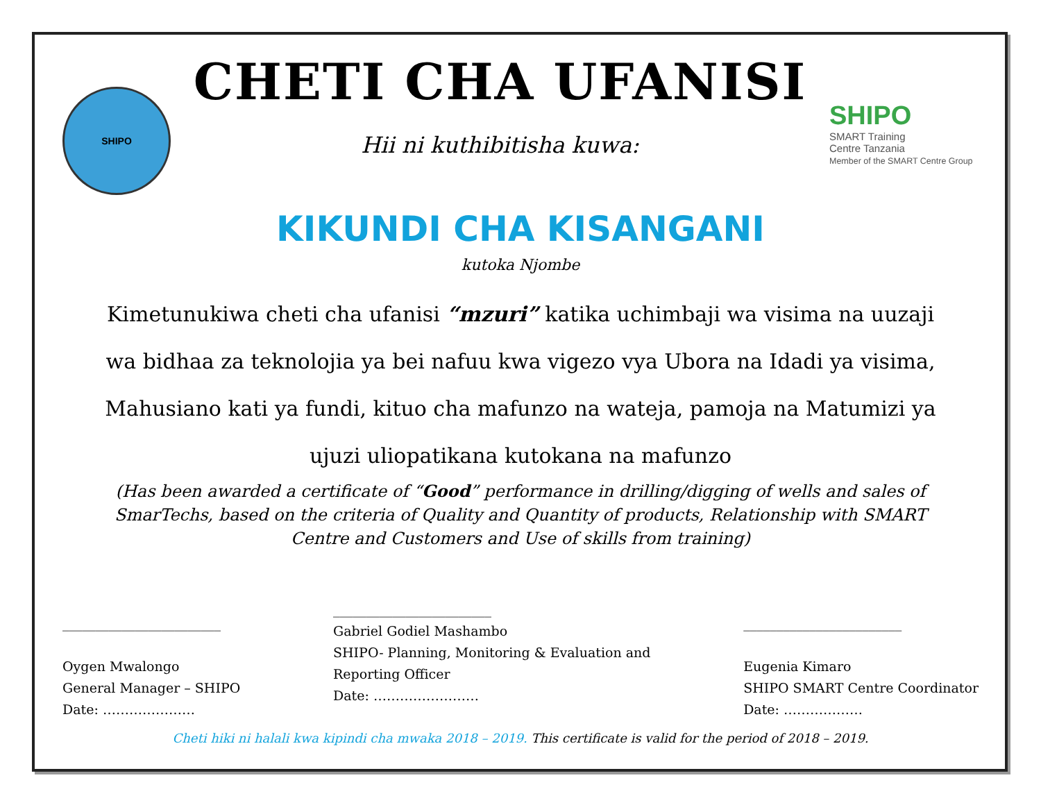SHIPO
CHETI CHA UFANISI
Hii ni kuthibitisha kuwa:
SHIPO
SMART Training
Centre Tanzania
Member of the SMART Centre Group
KIKUNDI CHA KISANGANI
kutoka Njombe
Kimetunukiwa cheti cha ufanisi “mzuri” katika uchimbaji wa visima na uuzaji wa bidhaa za teknolojia ya bei nafuu kwa vigezo vya Ubora na Idadi ya visima, Mahusiano kati ya fundi, kituo cha mafunzo na wateja, pamoja na Matumizi ya ujuzi uliopatikana kutokana na mafunzo
(Has been awarded a certificate of “Good” performance in drilling/digging of wells and sales of SmarTechs, based on the criteria of Quality and Quantity of products, Relationship with SMART Centre and Customers and Use of skills from training)
________________________
Oygen Mwalongo
General Manager – SHIPO
Date: …………………
________________________
Gabriel Godiel Mashambo
SHIPO- Planning, Monitoring & Evaluation and
Reporting Officer
Date: ……………………
________________________
Eugenia Kimaro
SHIPO SMART Centre Coordinator
Date: ………………
Cheti hiki ni halali kwa kipindi cha mwaka 2018 – 2019. This certificate is valid for the period of 2018 – 2019.